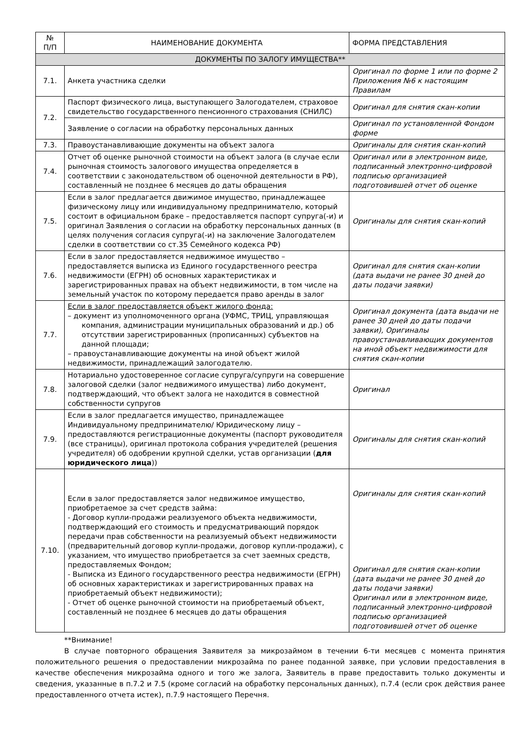| № П/П | НАИМЕНОВАНИЕ ДОКУМЕНТА | ФОРМА ПРЕДСТАВЛЕНИЯ |
| --- | --- | --- |
| ДОКУМЕНТЫ ПО ЗАЛОГУ ИМУЩЕСТВА** | | |
| 7.1. | Анкета участника сделки | Оригинал по форме 1 или по форме 2 Приложения №6 к настоящим Правилам |
| 7.2. | Паспорт физического лица, выступающего Залогодателем, страховое свидетельство государственного пенсионного страхования (СНИЛС) | Оригинал для снятия скан-копии |
| | Заявление о согласии на обработку персональных данных | Оригинал по установленной Фондом форме |
| 7.3. | Правоустанавливающие документы на объект залога | Оригиналы для снятия скан-копий |
| 7.4. | Отчет об оценке рыночной стоимости на объект залога (в случае если рыночная стоимость залогового имущества определяется в соответствии с законодательством об оценочной деятельности в РФ), составленный не позднее 6 месяцев до даты обращения | Оригинал или в электронном виде, подписанный электронно-цифровой подписью организацией подготовившей отчет об оценке |
| 7.5. | Если в залог предлагается движимое имущество, принадлежащее физическому лицу или индивидуальному предпринимателю, который состоит в официальном браке – предоставляется паспорт супруга(-и) и оригинал Заявления о согласии на обработку персональных данных (в целях получения согласия супруга(-и) на заключение Залогодателем сделки в соответствии со ст.35 Семейного кодекса РФ) | Оригиналы для снятия скан-копий |
| 7.6. | Если в залог предоставляется недвижимое имущество – предоставляется выписка из Единого государственного реестра недвижимости (ЕГРН) об основных характеристиках и зарегистрированных правах на объект недвижимости, в том числе на земельный участок по которому передается право аренды в залог | Оригинал для снятия скан-копии (дата выдачи не ранее 30 дней до даты подачи заявки) |
| 7.7. | Если в залог предоставляется объект жилого фонда: – документ из уполномоченного органа (УФМС, ТРИЦ, управляющая компания, администрации муниципальных образований и др.) об отсутствии зарегистрированных (прописанных) субъектов на данной площади; – правоустанавливающие документы на иной объект жилой недвижимости, принадлежащий залогодателю. | Оригинал документа (дата выдачи не ранее 30 дней до даты подачи заявки), Оригиналы правоустанавливающих документов на иной объект недвижимости для снятия скан-копии |
| 7.8. | Нотариально удостоверенное согласие супруга/супруги на совершение залоговой сделки (залог недвижимого имущества) либо документ, подтверждающий, что объект залога не находится в совместной собственности супругов | Оригинал |
| 7.9. | Если в залог предлагается имущество, принадлежащее Индивидуальному предпринимателю/ Юридическому лицу – предоставляются регистрационные документы (паспорт руководителя (все страницы), оригинал протокола собрания учредителей (решения учредителя) об одобрении крупной сделки, устав организации ( для юридического лица )) | Оригиналы для снятия скан-копий |
| 7.10. | Если в залог предоставляется залог недвижимое имущество, приобретаемое за счет средств займа: - Договор купли-продажи реализуемого объекта недвижимости, подтверждающий его стоимость и предусматривающий порядок передачи прав собственности на реализуемый объект недвижимости (предварительный договор купли-продажи, договор купли-продажи), с указанием, что имущество приобретается за счет заемных средств, предоставляемых Фондом; - Выписка из Единого государственного реестра недвижимости (ЕГРН) об основных характеристиках и зарегистрированных правах на приобретаемый объект недвижимости); - Отчет об оценке рыночной стоимости на приобретаемый объект, составленный не позднее 6 месяцев до даты обращения | Оригиналы для снятия скан-копий Оригинал для снятия скан-копии (дата выдачи не ранее 30 дней до даты подачи заявки) Оригинал или в электронном виде, подписанный электронно-цифровой подписью организацией подготовившей отчет об оценке |
**Внимание!
В случае повторного обращения Заявителя за микрозаймом в течении 6-ти месяцев с момента принятия положительного решения о предоставлении микрозайма по ранее поданной заявке, при условии предоставления в качестве обеспечения микрозайма одного и того же залога, Заявитель в праве предоставить только документы и сведения, указанные в п.7.2 и 7.5 (кроме согласий на обработку персональных данных), п.7.4 (если срок действия ранее предоставленного отчета истек), п.7.9 настоящего Перечня.